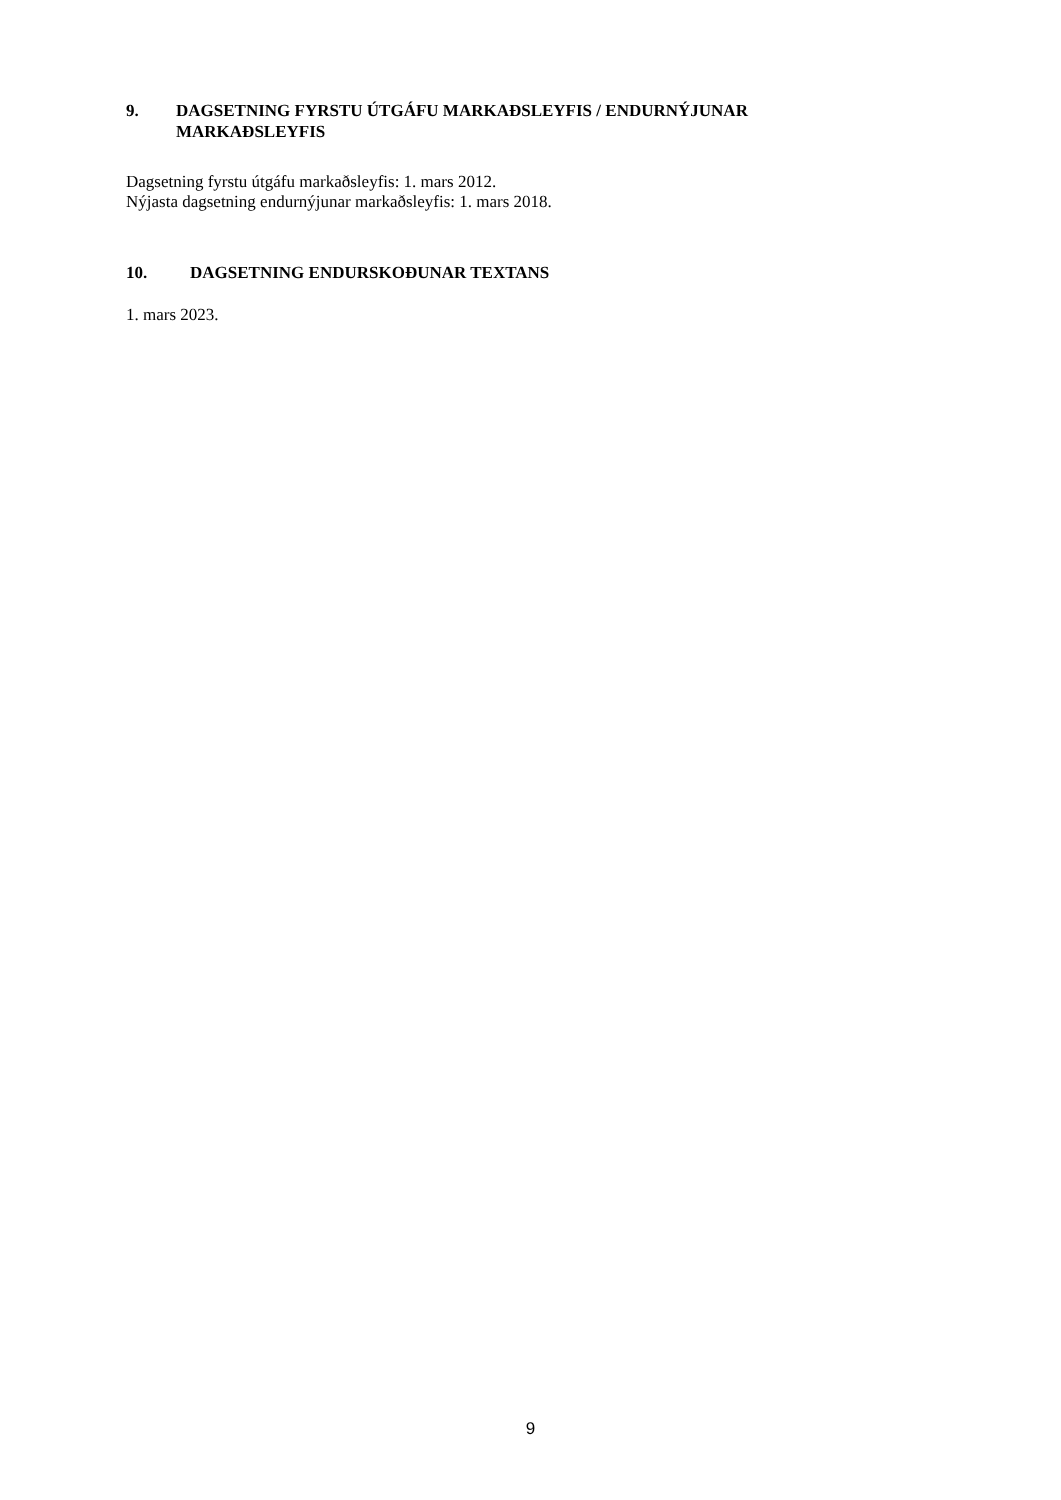9. DAGSETNING FYRSTU ÚTGÁFU MARKAÐSLEYFIS / ENDURNÝJUNAR MARKAÐSLEYFIS
Dagsetning fyrstu útgáfu markaðsleyfis: 1. mars 2012.
Nýjasta dagsetning endurnýjunar markaðsleyfis: 1. mars 2018.
10. DAGSETNING ENDURSKOÐUNAR TEXTANS
1. mars 2023.
9